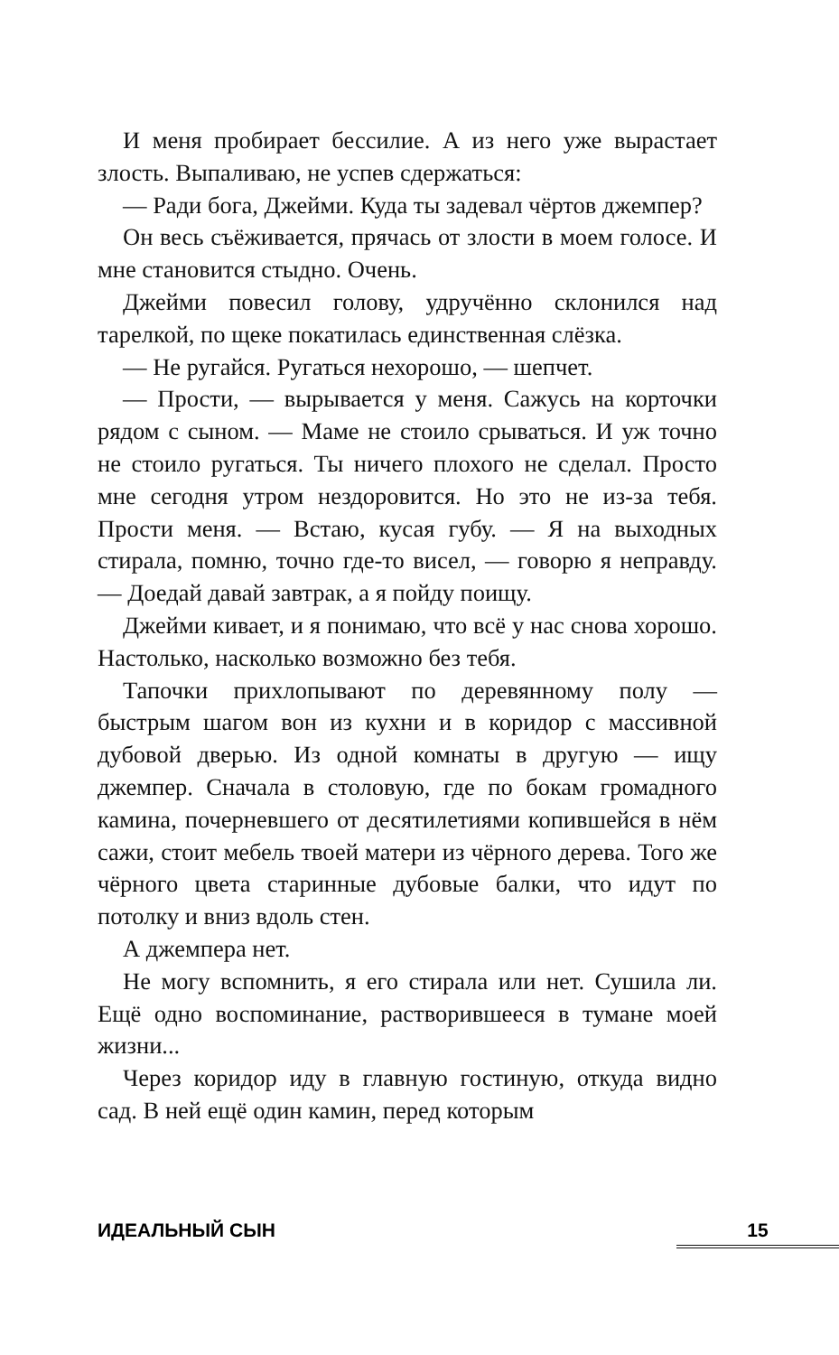И меня пробирает бессилие. А из него уже вырастает злость. Выпаливаю, не успев сдержаться:
— Ради бога, Джейми. Куда ты задевал чёртов джемпер?
Он весь съёживается, прячась от злости в моем голосе. И мне становится стыдно. Очень.
Джейми повесил голову, удручённо склонился над тарелкой, по щеке покатилась единственная слёзка.
— Не ругайся. Ругаться нехорошо, — шепчет.
— Прости, — вырывается у меня. Сажусь на корточки рядом с сыном. — Маме не стоило срываться. И уж точно не стоило ругаться. Ты ничего плохого не сделал. Просто мне сегодня утром нездоровится. Но это не из-за тебя. Прости меня. — Встаю, кусая губу. — Я на выходных стирала, помню, точно где-то висел, — говорю я неправду. — Доедай давай завтрак, а я пойду поищу.
Джейми кивает, и я понимаю, что всё у нас снова хорошо. Настолько, насколько возможно без тебя.
Тапочки прихлопывают по деревянному полу — быстрым шагом вон из кухни и в коридор с массивной дубовой дверью. Из одной комнаты в другую — ищу джемпер. Сначала в столовую, где по бокам громадного камина, почерневшего от десятилетиями копившейся в нём сажи, стоит мебель твоей матери из чёрного дерева. Того же чёрного цвета старинные дубовые балки, что идут по потолку и вниз вдоль стен.
А джемпера нет.
Не могу вспомнить, я его стирала или нет. Сушила ли. Ещё одно воспоминание, растворившееся в тумане моей жизни...
Через коридор иду в главную гостиную, откуда видно сад. В ней ещё один камин, перед которым
ИДЕАЛЬНЫЙ СЫН 15